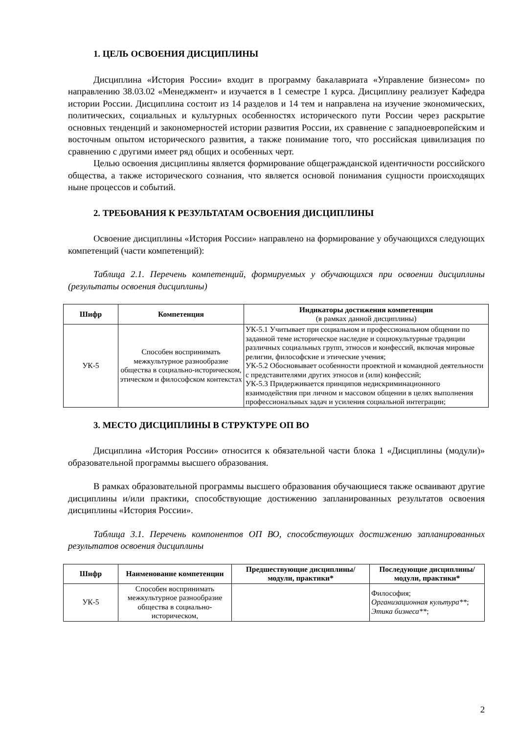1. ЦЕЛЬ ОСВОЕНИЯ ДИСЦИПЛИНЫ
Дисциплина «История России» входит в программу бакалавриата «Управление бизнесом» по направлению 38.03.02 «Менеджмент» и изучается в 1 семестре 1 курса. Дисциплину реализует Кафедра истории России. Дисциплина состоит из 14 разделов и 14 тем и направлена на изучение экономических, политических, социальных и культурных особенностях исторического пути России через раскрытие основных тенденций и закономерностей истории развития России, их сравнение с западноевропейским и восточным опытом исторического развития, а также понимание того, что российская цивилизация по сравнению с другими имеет ряд общих и особенных черт.
Целью освоения дисциплины является формирование общегражданской идентичности российского общества, а также исторического сознания, что является основой понимания сущности происходящих ныне процессов и событий.
2. ТРЕБОВАНИЯ К РЕЗУЛЬТАТАМ ОСВОЕНИЯ ДИСЦИПЛИНЫ
Освоение дисциплины «История России» направлено на формирование у обучающихся следующих компетенций (части компетенций):
Таблица 2.1. Перечень компетенций, формируемых у обучающихся при освоении дисциплины (результаты освоения дисциплины)
| Шифр | Компетенция | Индикаторы достижения компетенции (в рамках данной дисциплины) |
| --- | --- | --- |
| УК-5 | Способен воспринимать межкультурное разнообразие общества в социально-историческом, этическом и философском контекстах | УК-5.1 Учитывает при социальном и профессиональном общении по заданной теме историческое наследие и социокультурные традиции различных социальных групп, этносов и конфессий, включая мировые религии, философские и этические учения; УК-5.2 Обосновывает особенности проектной и командной деятельности с представителями других этносов и (или) конфессий; УК-5.3 Придерживается принципов недискриминационного взаимодействия при личном и массовом общении в целях выполнения профессиональных задач и усиления социальной интеграции; |
3. МЕСТО ДИСЦИПЛИНЫ В СТРУКТУРЕ ОП ВО
Дисциплина «История России» относится к обязательной части блока 1 «Дисциплины (модули)» образовательной программы высшего образования.
В рамках образовательной программы высшего образования обучающиеся также осваивают другие дисциплины и/или практики, способствующие достижению запланированных результатов освоения дисциплины «История России».
Таблица 3.1. Перечень компонентов ОП ВО, способствующих достижению запланированных результатов освоения дисциплины
| Шифр | Наименование компетенции | Предшествующие дисциплины/модули, практики* | Последующие дисциплины/модули, практики* |
| --- | --- | --- | --- |
| УК-5 | Способен воспринимать межкультурное разнообразие общества в социально-историческом, | | Философия; Организационная культура** ; Этика бизнеса** ; |
2